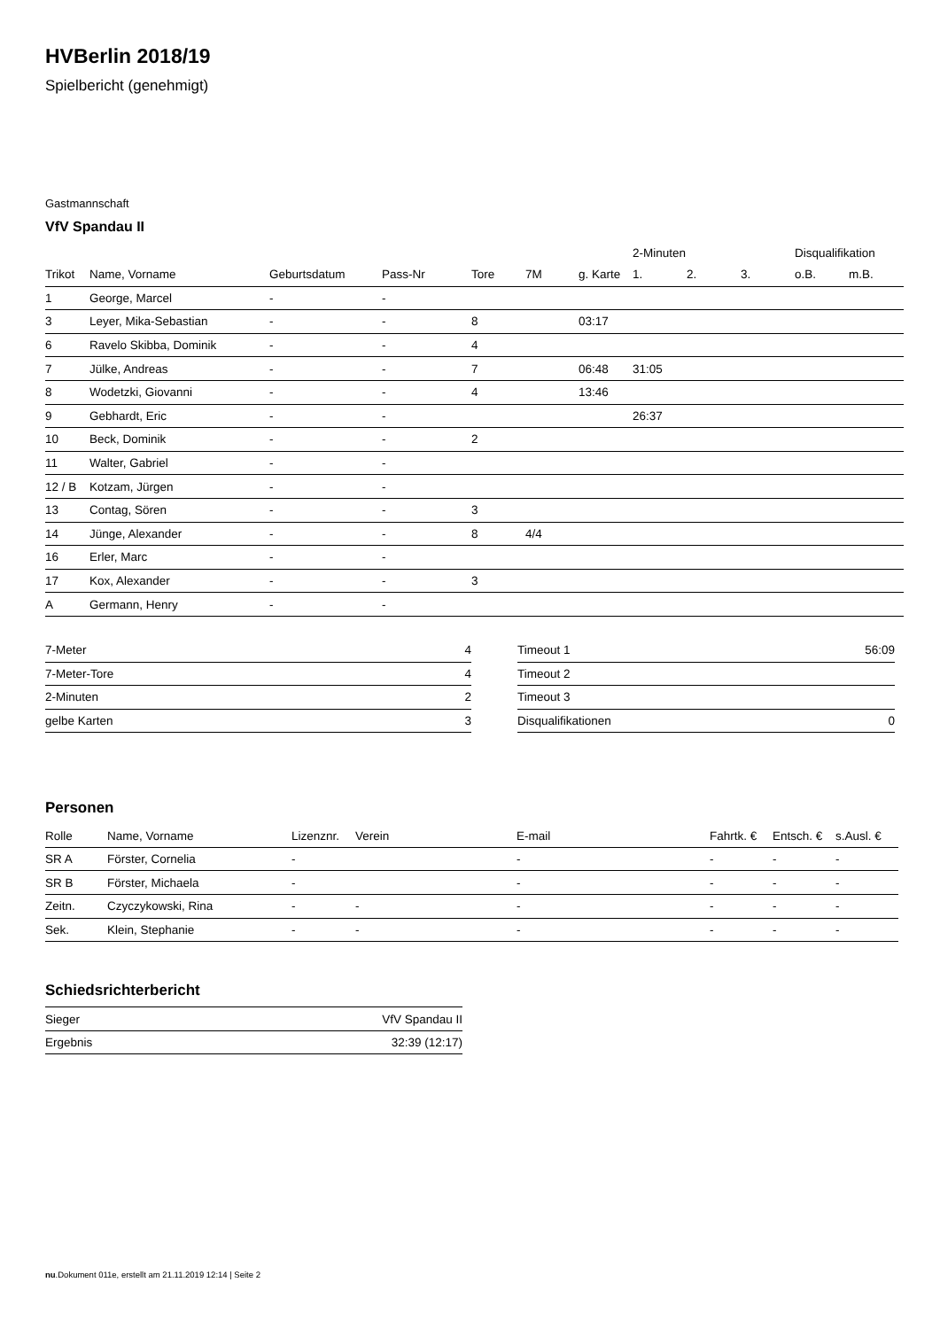HVBerlin 2018/19
Spielbericht (genehmigt)
Gastmannschaft
VfV Spandau II
| | | | | | | | 2-Minuten | | | Disqualifikation | |
| Trikot | Name, Vorname | Geburtsdatum | Pass-Nr | Tore | 7M | g. Karte | 1. | 2. | 3. | o.B. | m.B. |
| 1 | George, Marcel | - | - | | | | | | | | |
| 3 | Leyer, Mika-Sebastian | - | - | 8 | | 03:17 | | | | | |
| 6 | Ravelo Skibba, Dominik | - | - | 4 | | | | | | | |
| 7 | Jülke, Andreas | - | - | 7 | | 06:48 | 31:05 | | | | |
| 8 | Wodetzki, Giovanni | - | - | 4 | | 13:46 | | | | | |
| 9 | Gebhardt, Eric | - | - | | | | 26:37 | | | | |
| 10 | Beck, Dominik | - | - | 2 | | | | | | | |
| 11 | Walter, Gabriel | - | - | | | | | | | | |
| 12 / B | Kotzam, Jürgen | - | - | | | | | | | | |
| 13 | Contag, Sören | - | - | 3 | | | | | | | |
| 14 | Jünge, Alexander | - | - | 8 | 4/4 | | | | | | |
| 16 | Erler, Marc | - | - | | | | | | | | |
| 17 | Kox, Alexander | - | - | 3 | | | | | | | |
| A | Germann, Henry | - | - | | | | | | | | |
| 7-Meter | 4 |
| 7-Meter-Tore | 4 |
| 2-Minuten | 2 |
| gelbe Karten | 3 |
| Timeout 1 | 56:09 |
| Timeout 2 | |
| Timeout 3 | |
| Disqualifikationen | 0 |
Personen
| Rolle | Name, Vorname | Lizenznr. | Verein | E-mail | Fahrtk. € | Entsch. € | s.Ausl. € |
| --- | --- | --- | --- | --- | --- | --- | --- |
| SR A | Förster, Cornelia | - | | - | - | - | - |
| SR B | Förster, Michaela | - | | - | - | - | - |
| Zeitn. | Czyczykowski, Rina | - | - | - | - | - | - |
| Sek. | Klein, Stephanie | - | - | - | - | - | - |
Schiedsrichterbericht
| Sieger | VfV Spandau II |
| Ergebnis | 32:39 (12:17) |
nu.Dokument 011e, erstellt am 21.11.2019 12:14 | Seite 2